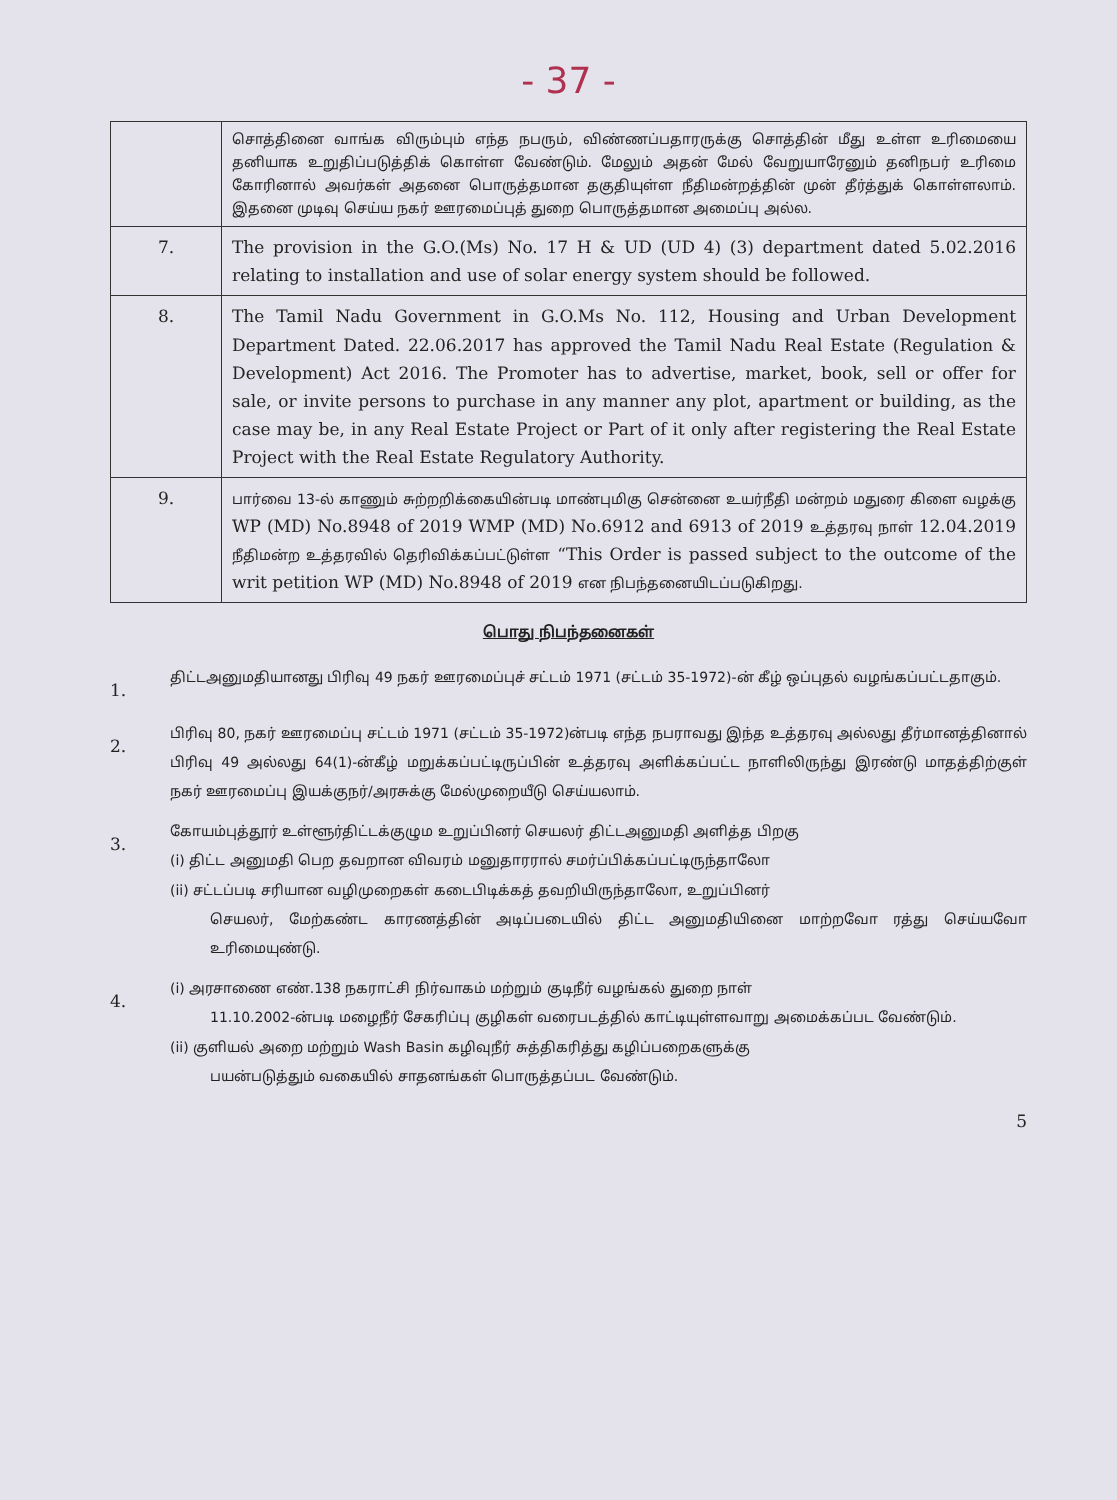- 37 -
| | சொத்தினை வாங்க விரும்பும் எந்த நபரும், விண்ணப்பதாரருக்கு சொத்தின் மீது உள்ள உரிமையை தனியாக உறுதிப்படுத்திக் கொள்ள வேண்டும். மேலும் அதன் மேல் வேறுயாரேனும் தனிநபர் உரிமை கோரினால் அவர்கள் அதனை பொருத்தமான தகுதியுள்ள நீதிமன்றத்தின் முன் தீர்த்துக் கொள்ளலாம். இதனை முடிவு செய்ய நகர் ஊரமைப்புத் துறை பொருத்தமான அமைப்பு அல்ல. |
| 7. | The provision in the G.O.(Ms) No. 17 H & UD (UD 4) (3) department dated 5.02.2016 relating to installation and use of solar energy system should be followed. |
| 8. | The Tamil Nadu Government in G.O.Ms No. 112, Housing and Urban Development Department Dated. 22.06.2017 has approved the Tamil Nadu Real Estate (Regulation & Development) Act 2016. The Promoter has to advertise, market, book, sell or offer for sale, or invite persons to purchase in any manner any plot, apartment or building, as the case may be, in any Real Estate Project or Part of it only after registering the Real Estate Project with the Real Estate Regulatory Authority. |
| 9. | பார்வை 13-ல் காணும் சுற்றறிக்கையின்படி மாண்புமிகு சென்னை உயர்நீதி மன்றம் மதுரை கிளை வழக்கு WP (MD) No.8948 of 2019 WMP (MD) No.6912 and 6913 of 2019 உத்தரவு நாள் 12.04.2019 நீதிமன்ற உத்தரவில் தெரிவிக்கப்பட்டுள்ள “This Order is passed subject to the outcome of the writ petition WP (MD) No.8948 of 2019 என நிபந்தனையிடப்படுகிறது. |
பொது நிபந்தனைகள்
1.
திட்டஅனுமதியானது பிரிவு 49 நகர் ஊரமைப்புச் சட்டம் 1971 (சட்டம் 35-1972)-ன் கீழ் ஒப்புதல் வழங்கப்பட்டதாகும்.
2.
பிரிவு 80, நகர் ஊரமைப்பு சட்டம் 1971 (சட்டம் 35-1972)ன்படி எந்த நபராவது இந்த உத்தரவு அல்லது தீர்மானத்தினால் பிரிவு 49 அல்லது 64(1)-ன்கீழ் மறுக்கப்பட்டிருப்பின் உத்தரவு அளிக்கப்பட்ட நாளிலிருந்து இரண்டு மாதத்திற்குள் நகர் ஊரமைப்பு இயக்குநர்/அரசுக்கு மேல்முறையீடு செய்யலாம்.
3.
கோயம்புத்தூர் உள்ளூர்திட்டக்குழும உறுப்பினர் செயலர் திட்டஅனுமதி அளித்த பிறகு
(i) திட்ட அனுமதி பெற தவறான விவரம் மனுதாரரால் சமர்ப்பிக்கப்பட்டிருந்தாலோ
(ii) சட்டப்படி சரியான வழிமுறைகள் கடைபிடிக்கத் தவறியிருந்தாலோ, உறுப்பினர்
செயலர், மேற்கண்ட காரணத்தின் அடிப்படையில் திட்ட அனுமதியினை மாற்றவோ ரத்து செய்யவோ உரிமையுண்டு.
4.
(i) அரசாணை எண்.138 நகராட்சி நிர்வாகம் மற்றும் குடிநீர் வழங்கல் துறை நாள்
11.10.2002-ன்படி மழைநீர் சேகரிப்பு குழிகள் வரைபடத்தில் காட்டியுள்ளவாறு அமைக்கப்பட வேண்டும்.
(ii) குளியல் அறை மற்றும் Wash Basin கழிவுநீர் சுத்திகரித்து கழிப்பறைகளுக்கு
பயன்படுத்தும் வகையில் சாதனங்கள் பொருத்தப்பட வேண்டும்.
5